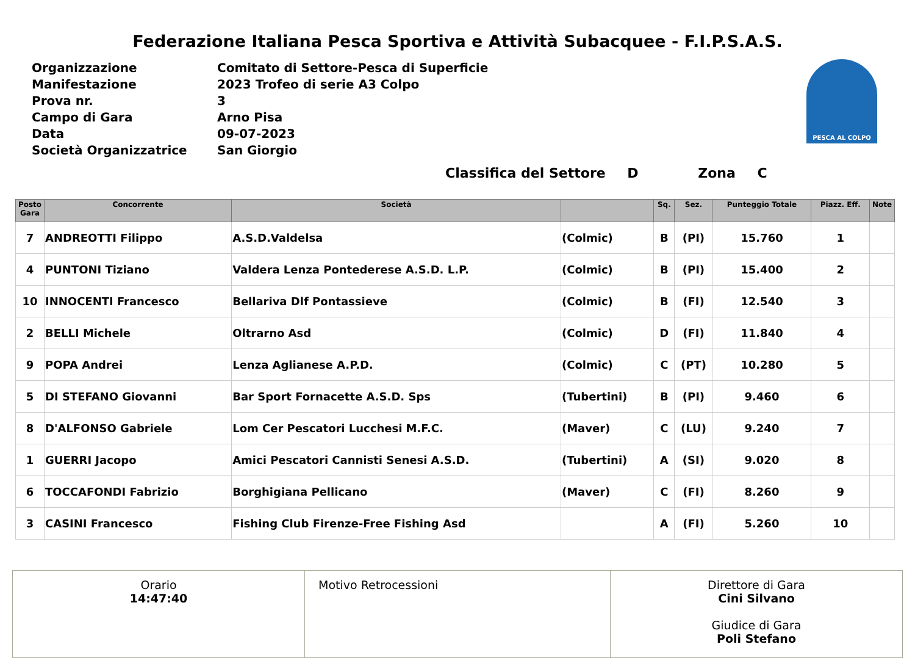Federazione Italiana Pesca Sportiva e Attività Subacquee - F.I.P.S.A.S.
| Organizzazione | Comitato di Settore-Pesca di Superficie |
| Manifestazione | 2023 Trofeo di serie A3 Colpo |
| Prova nr. | 3 |
| Campo di Gara | Arno Pisa |
| Data | 09-07-2023 |
| Società Organizzatrice | San Giorgio |
PESCA AL COLPO
Classifica del Settore D Zona C
| Posto Gara | Concorrente | Società | | Sq. | Sez. | Punteggio Totale | Piazz. Eff. | Note |
| --- | --- | --- | --- | --- | --- | --- | --- | --- |
| 7 | ANDREOTTI Filippo | A.S.D.Valdelsa | (Colmic) | B | (PI) | 15.760 | 1 | |
| 4 | PUNTONI Tiziano | Valdera Lenza Pontederese A.S.D. L.P. | (Colmic) | B | (PI) | 15.400 | 2 | |
| 10 | INNOCENTI Francesco | Bellariva Dlf Pontassieve | (Colmic) | B | (FI) | 12.540 | 3 | |
| 2 | BELLI Michele | Oltrarno Asd | (Colmic) | D | (FI) | 11.840 | 4 | |
| 9 | POPA Andrei | Lenza Aglianese A.P.D. | (Colmic) | C | (PT) | 10.280 | 5 | |
| 5 | DI STEFANO Giovanni | Bar Sport Fornacette A.S.D. Sps | (Tubertini) | B | (PI) | 9.460 | 6 | |
| 8 | D'ALFONSO Gabriele | Lom Cer Pescatori Lucchesi M.F.C. | (Maver) | C | (LU) | 9.240 | 7 | |
| 1 | GUERRI Jacopo | Amici Pescatori Cannisti Senesi A.S.D. | (Tubertini) | A | (SI) | 9.020 | 8 | |
| 6 | TOCCAFONDI Fabrizio | Borghigiana Pellicano | (Maver) | C | (FI) | 8.260 | 9 | |
| 3 | CASINI Francesco | Fishing Club Firenze-Free Fishing Asd | | A | (FI) | 5.260 | 10 | |
Orario
14:47:40
Motivo Retrocessioni Direttore di Gara
Cini Silvano
Giudice di Gara
Poli Stefano